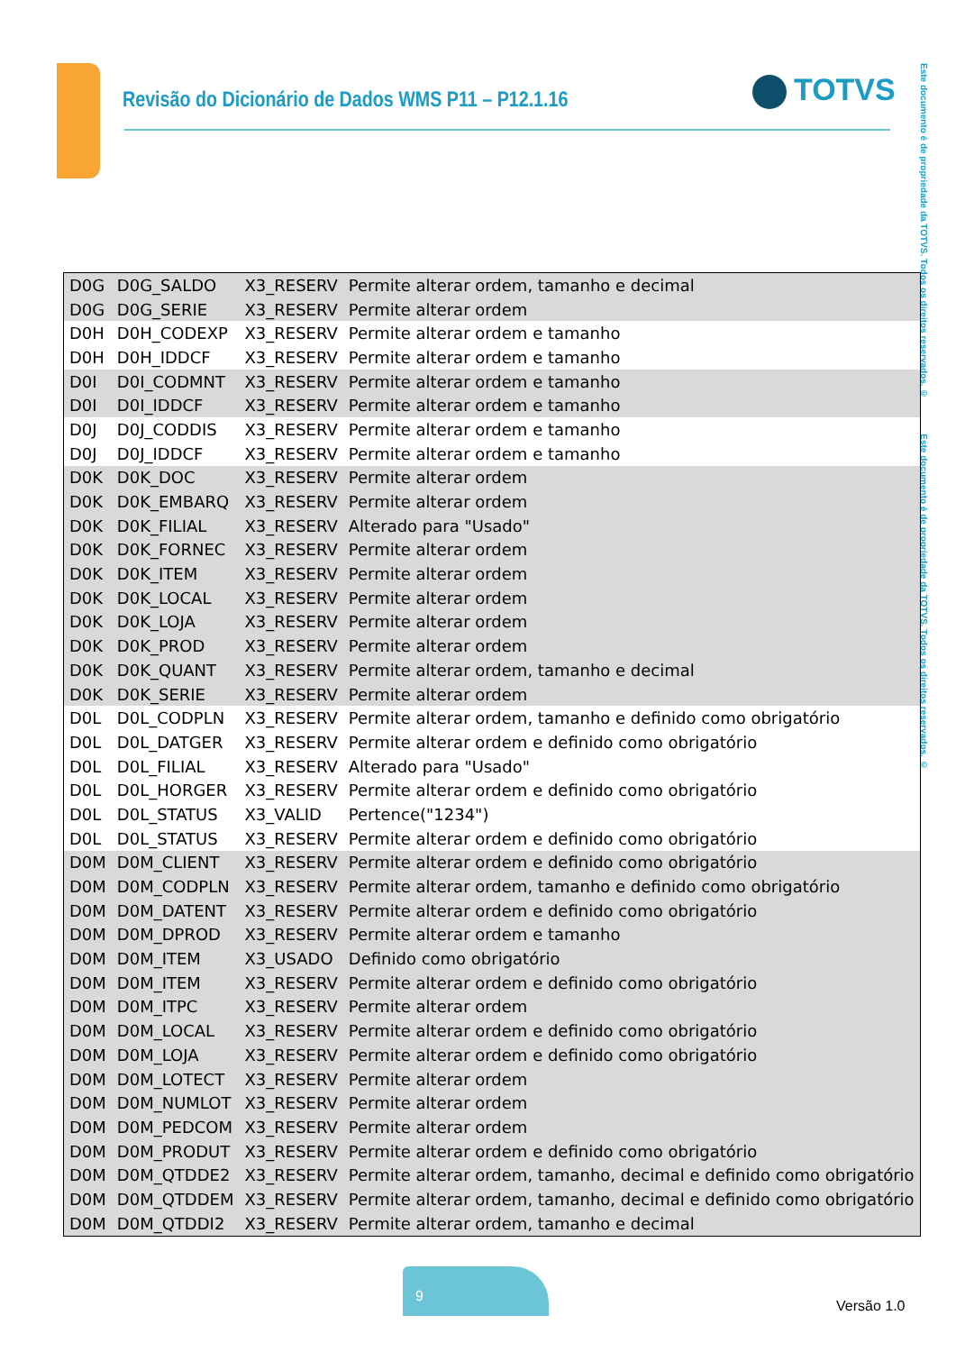Revisão do Dicionário de Dados WMS P11 – P12.1.16
TOTVS
Este documento é de propriedade da TOTVS. Todos os direitos reservados. © Este documento é de propriedade da TOTVS. Todos os direitos reservados. ©
| D0G | D0G_SALDO | X3_RESERV | Permite alterar ordem, tamanho e decimal |
| D0G | D0G_SERIE | X3_RESERV | Permite alterar ordem |
| D0H | D0H_CODEXP | X3_RESERV | Permite alterar ordem e tamanho |
| D0H | D0H_IDDCF | X3_RESERV | Permite alterar ordem e tamanho |
| D0I | D0I_CODMNT | X3_RESERV | Permite alterar ordem e tamanho |
| D0I | D0I_IDDCF | X3_RESERV | Permite alterar ordem e tamanho |
| D0J | D0J_CODDIS | X3_RESERV | Permite alterar ordem e tamanho |
| D0J | D0J_IDDCF | X3_RESERV | Permite alterar ordem e tamanho |
| D0K | D0K_DOC | X3_RESERV | Permite alterar ordem |
| D0K | D0K_EMBARQ | X3_RESERV | Permite alterar ordem |
| D0K | D0K_FILIAL | X3_RESERV | Alterado para "Usado" |
| D0K | D0K_FORNEC | X3_RESERV | Permite alterar ordem |
| D0K | D0K_ITEM | X3_RESERV | Permite alterar ordem |
| D0K | D0K_LOCAL | X3_RESERV | Permite alterar ordem |
| D0K | D0K_LOJA | X3_RESERV | Permite alterar ordem |
| D0K | D0K_PROD | X3_RESERV | Permite alterar ordem |
| D0K | D0K_QUANT | X3_RESERV | Permite alterar ordem, tamanho e decimal |
| D0K | D0K_SERIE | X3_RESERV | Permite alterar ordem |
| D0L | D0L_CODPLN | X3_RESERV | Permite alterar ordem, tamanho e definido como obrigatório |
| D0L | D0L_DATGER | X3_RESERV | Permite alterar ordem e definido como obrigatório |
| D0L | D0L_FILIAL | X3_RESERV | Alterado para "Usado" |
| D0L | D0L_HORGER | X3_RESERV | Permite alterar ordem e definido como obrigatório |
| D0L | D0L_STATUS | X3_VALID | Pertence("1234") |
| D0L | D0L_STATUS | X3_RESERV | Permite alterar ordem e definido como obrigatório |
| D0M | D0M_CLIENT | X3_RESERV | Permite alterar ordem e definido como obrigatório |
| D0M | D0M_CODPLN | X3_RESERV | Permite alterar ordem, tamanho e definido como obrigatório |
| D0M | D0M_DATENT | X3_RESERV | Permite alterar ordem e definido como obrigatório |
| D0M | D0M_DPROD | X3_RESERV | Permite alterar ordem e tamanho |
| D0M | D0M_ITEM | X3_USADO | Definido como obrigatório |
| D0M | D0M_ITEM | X3_RESERV | Permite alterar ordem e definido como obrigatório |
| D0M | D0M_ITPC | X3_RESERV | Permite alterar ordem |
| D0M | D0M_LOCAL | X3_RESERV | Permite alterar ordem e definido como obrigatório |
| D0M | D0M_LOJA | X3_RESERV | Permite alterar ordem e definido como obrigatório |
| D0M | D0M_LOTECT | X3_RESERV | Permite alterar ordem |
| D0M | D0M_NUMLOT | X3_RESERV | Permite alterar ordem |
| D0M | D0M_PEDCOM | X3_RESERV | Permite alterar ordem |
| D0M | D0M_PRODUT | X3_RESERV | Permite alterar ordem e definido como obrigatório |
| D0M | D0M_QTDDE2 | X3_RESERV | Permite alterar ordem, tamanho, decimal e definido como obrigatório |
| D0M | D0M_QTDDEM | X3_RESERV | Permite alterar ordem, tamanho, decimal e definido como obrigatório |
| D0M | D0M_QTDDI2 | X3_RESERV | Permite alterar ordem, tamanho e decimal |
9
Versão 1.0